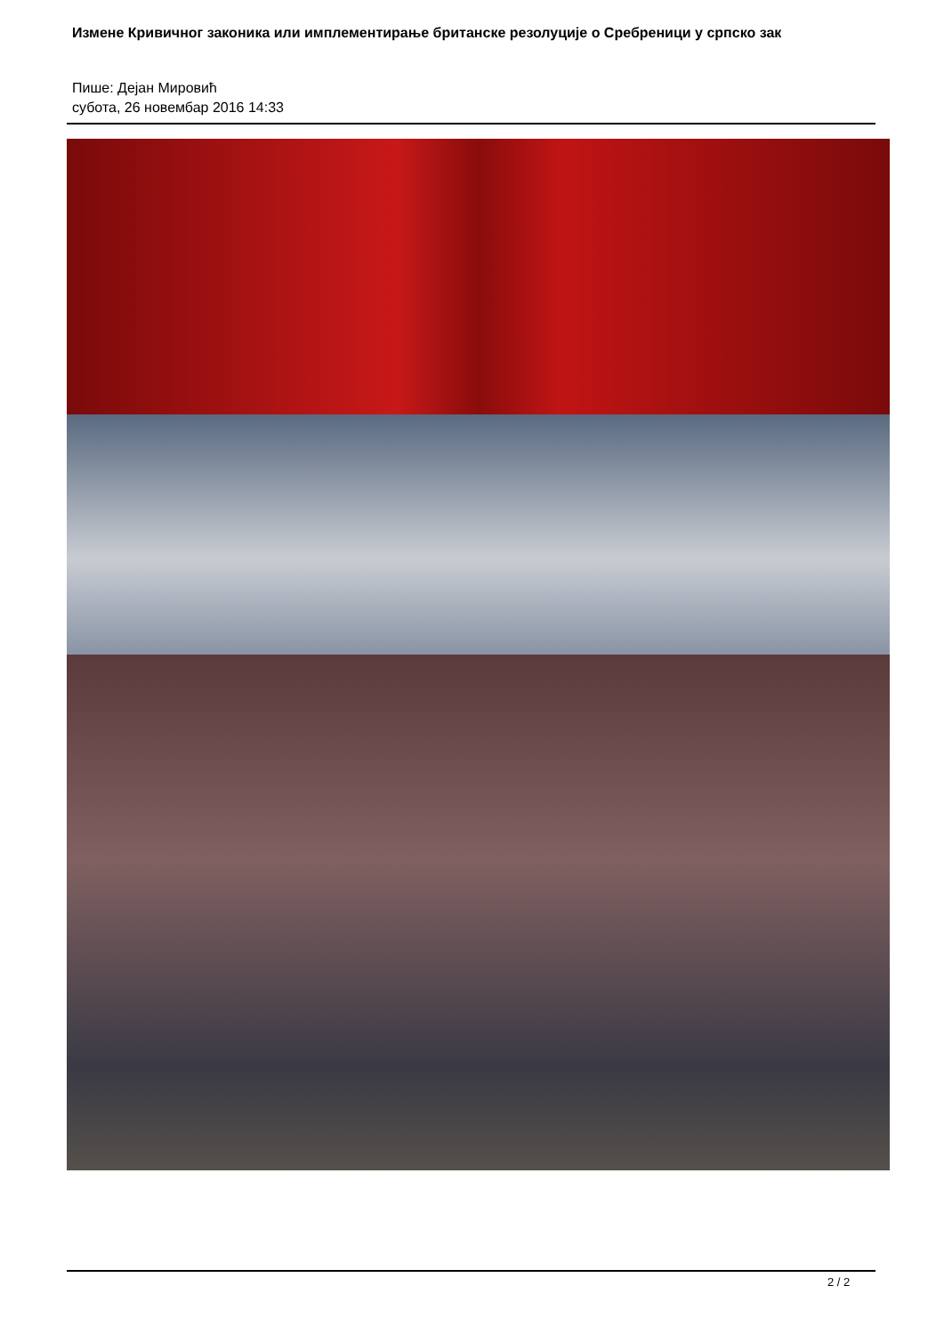Измене Кривичног законика или имплементирање британске резолуције о Сребреници у српско зак
Пише: Дејан Мировић
субота, 26 новембар 2016 14:33
2 / 2